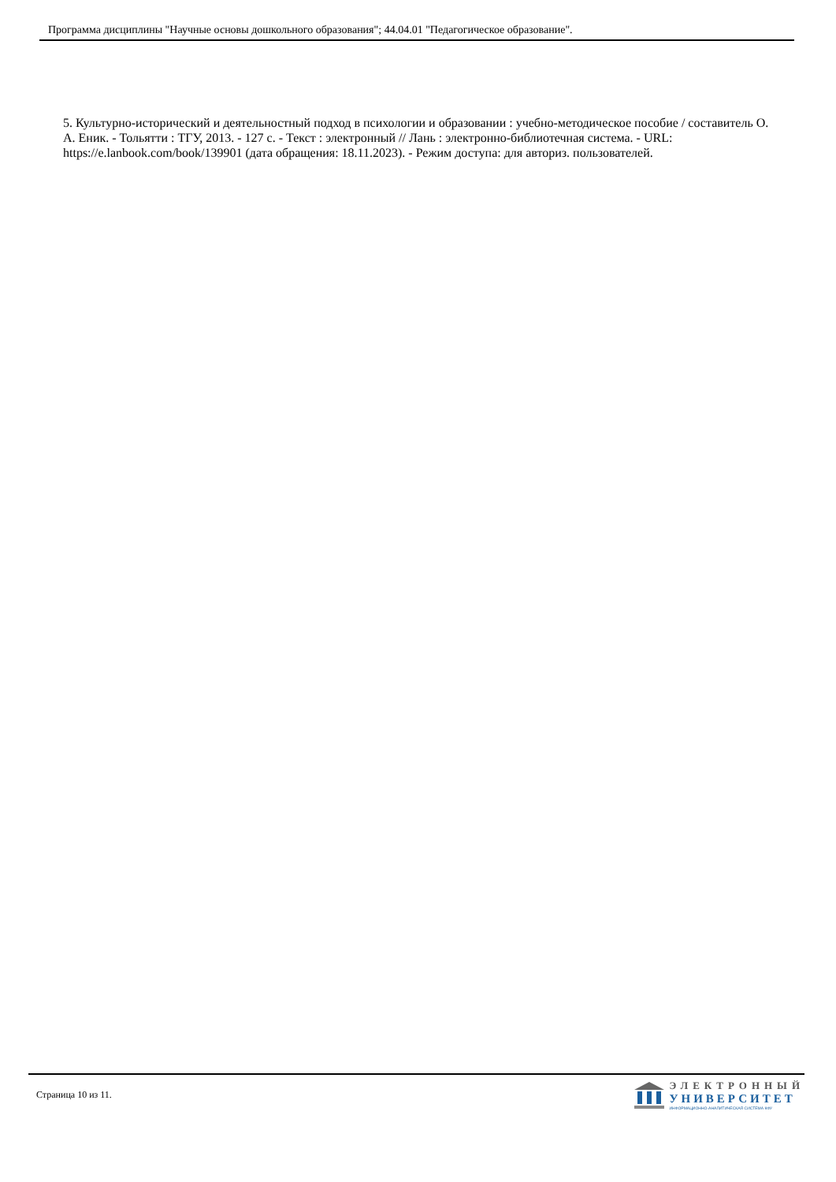Программа дисциплины "Научные основы дошкольного образования"; 44.04.01 "Педагогическое образование".
5. Культурно-исторический и деятельностный подход в психологии и образовании : учебно-методическое пособие / составитель О. А. Еник. - Тольятти : ТГУ, 2013. - 127 с. - Текст : электронный // Лань : электронно-библиотечная система. - URL: https://e.lanbook.com/book/139901 (дата обращения: 18.11.2023). - Режим доступа: для авториз. пользователей.
Страница 10 из 11.
ЭЛЕКТРОННЫЙ
УНИВЕРСИТЕТ
ИНФОРМАЦИОННО-АНАЛИТИЧЕСКАЯ СИСТЕМА КФУ